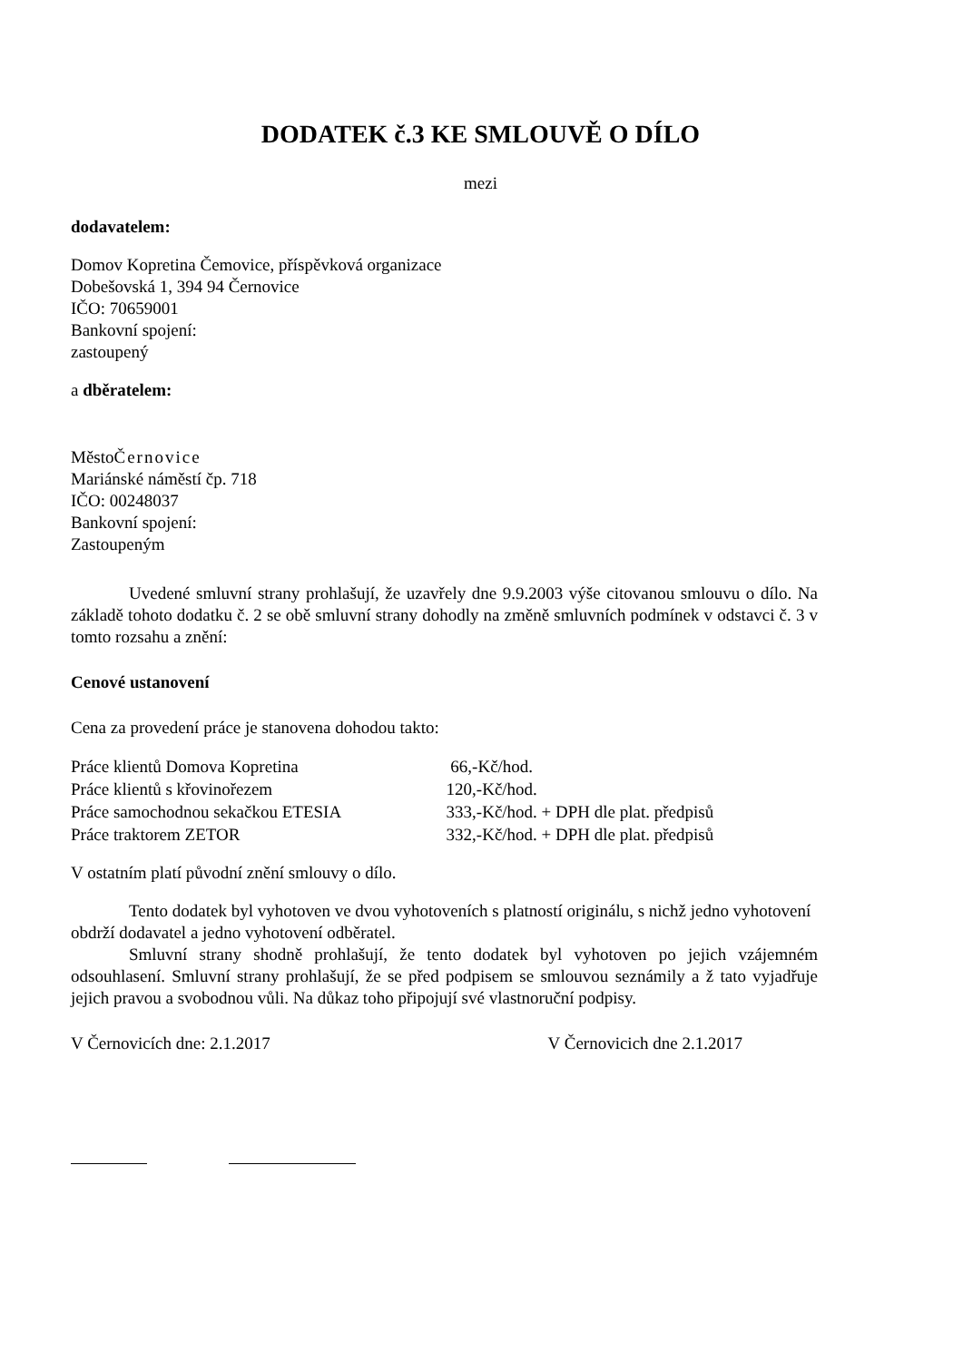DODATEK č.3 KE SMLOUVĚ O DÍLO
mezi
dodavatelem:
Domov Kopretina Čemovice, příspěvková organizace
Dobešovská 1, 394 94 Černovice
IČO: 70659001
Bankovní spojení:
zastoupený
a dběratelem:
MěstoČernovice
Mariánské náměstí čp. 718
IČO: 00248037
Bankovní spojení:
Zastoupeným
Uvedené smluvní strany prohlašují, že uzavřely dne 9.9.2003 výše citovanou smlouvu o dílo. Na základě tohoto dodatku č. 2 se obě smluvní strany dohodly na změně smluvních podmínek v odstavci č. 3 v tomto rozsahu a znění:
Cenové ustanovení
Cena za provedení práce je stanovena dohodou takto:
| Práce klientů Domova Kopretina | 66,-Kč/hod. |
| Práce klientů s křovinořezem | 120,-Kč/hod. |
| Práce samochodnou sekačkou ETESIA | 333,-Kč/hod. + DPH dle plat. předpisů |
| Práce traktorem ZETOR | 332,-Kč/hod. + DPH dle plat. předpisů |
V ostatním platí původní znění smlouvy o dílo.
Tento dodatek byl vyhotoven ve dvou vyhotoveních s platností originálu, s nichž jedno vyhotovení obdrží dodavatel a jedno vyhotovení odběratel.
Smluvní strany shodně prohlašují, že tento dodatek byl vyhotoven po jejich vzájemném odsouhlasení. Smluvní strany prohlašují, že se před podpisem se smlouvou seznámily a ž tato vyjadřuje jejich pravou a svobodnou vůli. Na důkaz toho připojují své vlastnoruční podpisy.
V Černovicích dne: 2.1.2017 V Černovicich dne 2.1.2017